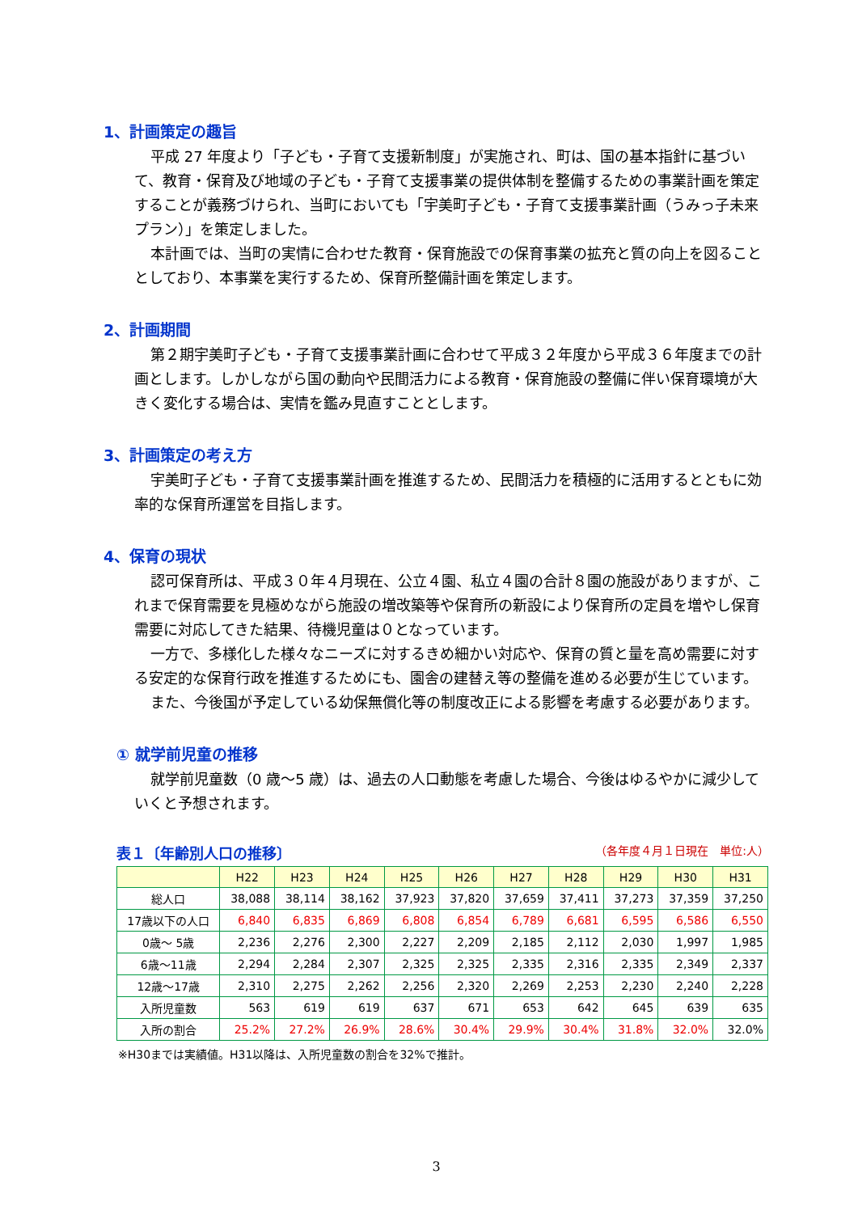1、計画策定の趣旨
平成 27 年度より「子ども・子育て支援新制度」が実施され、町は、国の基本指針に基づいて、教育・保育及び地域の子ども・子育て支援事業の提供体制を整備するための事業計画を策定することが義務づけられ、当町においても「宇美町子ども・子育て支援事業計画（うみっ子未来プラン）」を策定しました。
本計画では、当町の実情に合わせた教育・保育施設での保育事業の拡充と質の向上を図ることとしており、本事業を実行するため、保育所整備計画を策定します。
2、計画期間
第２期宇美町子ども・子育て支援事業計画に合わせて平成３２年度から平成３６年度までの計画とします。しかしながら国の動向や民間活力による教育・保育施設の整備に伴い保育環境が大きく変化する場合は、実情を鑑み見直すこととします。
3、計画策定の考え方
宇美町子ども・子育て支援事業計画を推進するため、民間活力を積極的に活用するとともに効率的な保育所運営を目指します。
4、保育の現状
認可保育所は、平成３０年４月現在、公立４園、私立４園の合計８園の施設がありますが、これまで保育需要を見極めながら施設の増改築等や保育所の新設により保育所の定員を増やし保育需要に対応してきた結果、待機児童は０となっています。
一方で、多様化した様々なニーズに対するきめ細かい対応や、保育の質と量を高め需要に対する安定的な保育行政を推進するためにも、園舎の建替え等の整備を進める必要が生じています。
また、今後国が予定している幼保無償化等の制度改正による影響を考慮する必要があります。
① 就学前児童の推移
就学前児童数（0 歳～5 歳）は、過去の人口動態を考慮した場合、今後はゆるやかに減少していくと予想されます。
表１〔年齢別人口の推移〕 （各年度４月１日現在　単位:人）
| | H22 | H23 | H24 | H25 | H26 | H27 | H28 | H29 | H30 | H31 |
| --- | --- | --- | --- | --- | --- | --- | --- | --- | --- | --- |
| 総人口 | 38,088 | 38,114 | 38,162 | 37,923 | 37,820 | 37,659 | 37,411 | 37,273 | 37,359 | 37,250 |
| 17歳以下の人口 | 6,840 | 6,835 | 6,869 | 6,808 | 6,854 | 6,789 | 6,681 | 6,595 | 6,586 | 6,550 |
| 0歳～ 5歳 | 2,236 | 2,276 | 2,300 | 2,227 | 2,209 | 2,185 | 2,112 | 2,030 | 1,997 | 1,985 |
| 6歳～11歳 | 2,294 | 2,284 | 2,307 | 2,325 | 2,325 | 2,335 | 2,316 | 2,335 | 2,349 | 2,337 |
| 12歳～17歳 | 2,310 | 2,275 | 2,262 | 2,256 | 2,320 | 2,269 | 2,253 | 2,230 | 2,240 | 2,228 |
| 入所児童数 | 563 | 619 | 619 | 637 | 671 | 653 | 642 | 645 | 639 | 635 |
| 入所の割合 | 25.2% | 27.2% | 26.9% | 28.6% | 30.4% | 29.9% | 30.4% | 31.8% | 32.0% | 32.0% |
※H30までは実績値。H31以降は、入所児童数の割合を32%で推計。
3